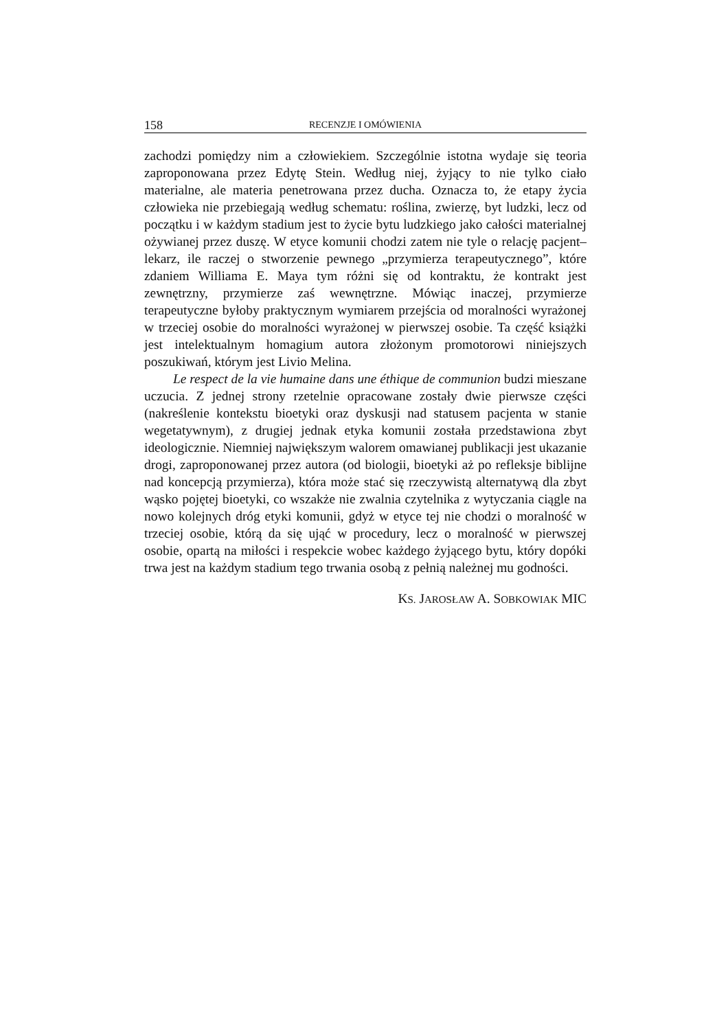158 RECENZJE I OMÓWIENIA
zachodzi pomiędzy nim a człowiekiem. Szczególnie istotna wydaje się teoria zaproponowana przez Edytę Stein. Według niej, żyjący to nie tylko ciało materialne, ale materia penetrowana przez ducha. Oznacza to, że etapy życia człowieka nie przebiegają według schematu: roślina, zwierzę, byt ludzki, lecz od początku i w każdym stadium jest to życie bytu ludzkiego jako całości materialnej ożywianej przez duszę. W etyce komunii chodzi zatem nie tyle o relację pacjent–lekarz, ile raczej o stworzenie pewnego „przymierza terapeutycznego”, które zdaniem Williama E. Maya tym różni się od kontraktu, że kontrakt jest zewnętrzny, przymierze zaś wewnętrzne. Mówiąc inaczej, przymierze terapeutyczne byłoby praktycznym wymiarem przejścia od moralności wyrażonej w trzeciej osobie do moralności wyrażonej w pierwszej osobie. Ta część książki jest intelektualnym homagium autora złożonym promotorowi niniejszych poszukiwań, którym jest Livio Melina.
Le respect de la vie humaine dans une éthique de communion budzi mieszane uczucia. Z jednej strony rzetelnie opracowane zostały dwie pierwsze części (nakreślenie kontekstu bioetyki oraz dyskusji nad statusem pacjenta w stanie wegetatywnym), z drugiej jednak etyka komunii została przedstawiona zbyt ideologicznie. Niemniej największym walorem omawianej publikacji jest ukazanie drogi, zaproponowanej przez autora (od biologii, bioetyki aż po refleksje biblijne nad koncepcją przymierza), która może stać się rzeczywistą alternatywą dla zbyt wąsko pojętej bioetyki, co wszakże nie zwalnia czytelnika z wytyczania ciągle na nowo kolejnych dróg etyki komunii, gdyż w etyce tej nie chodzi o moralność w trzeciej osobie, którą da się ująć w procedury, lecz o moralność w pierwszej osobie, opartą na miłości i respekcie wobec każdego żyjącego bytu, który dopóki trwa jest na każdym stadium tego trwania osobą z pełnią należnej mu godności.
KS. JAROSŁAW A. SOBKOWIAK MIC